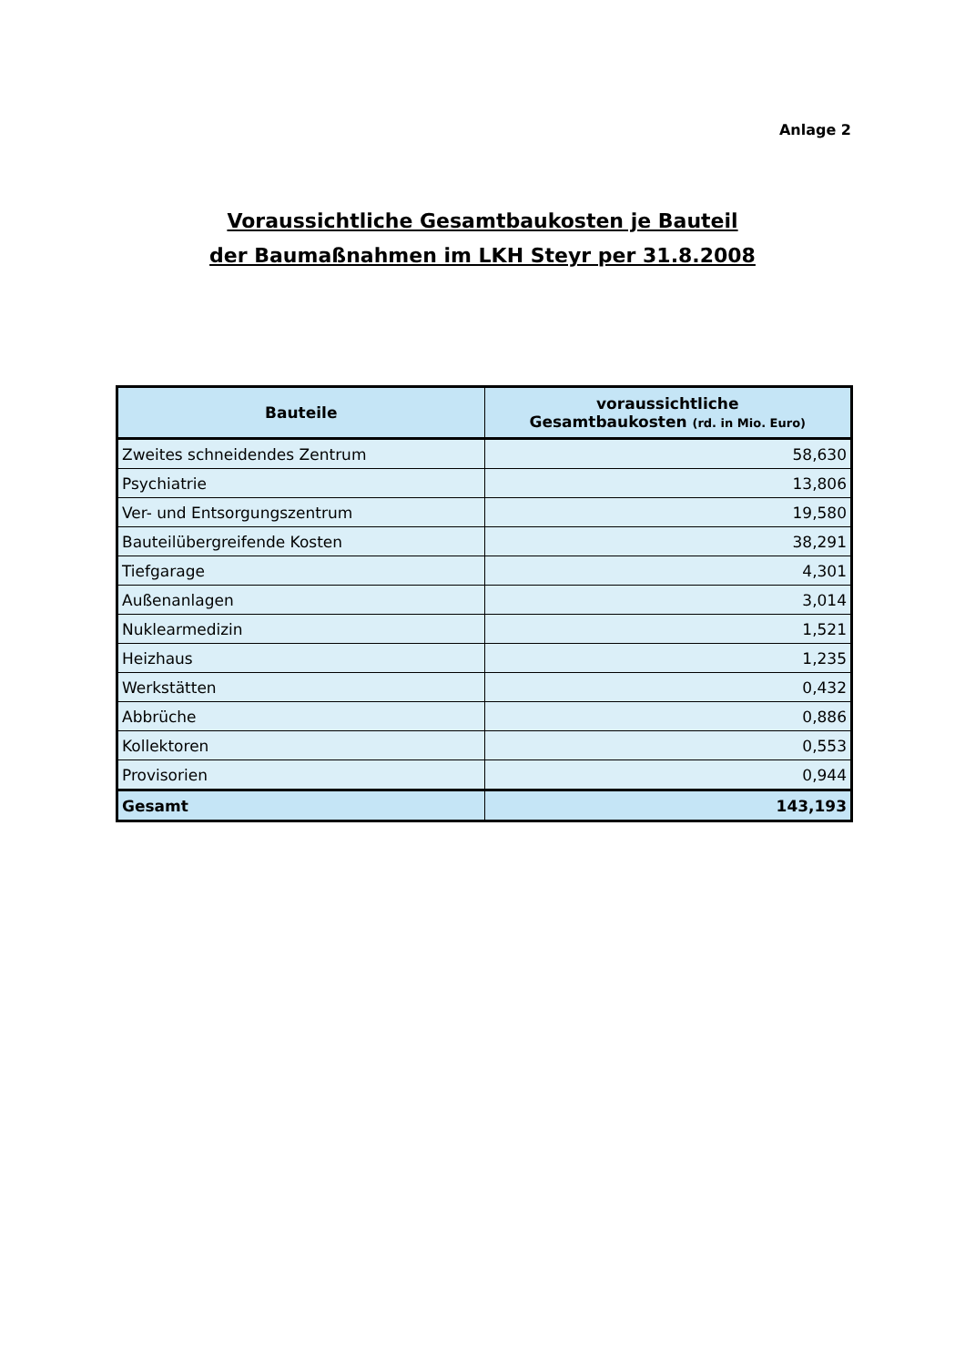Anlage 2
Voraussichtliche Gesamtbaukosten je Bauteil
der Baumaßnahmen im LKH Steyr per 31.8.2008
| Bauteile | voraussichtliche Gesamtbaukosten (rd. in Mio. Euro) |
| --- | --- |
| Zweites schneidendes Zentrum | 58,630 |
| Psychiatrie | 13,806 |
| Ver- und Entsorgungszentrum | 19,580 |
| Bauteilübergreifende Kosten | 38,291 |
| Tiefgarage | 4,301 |
| Außenanlagen | 3,014 |
| Nuklearmedizin | 1,521 |
| Heizhaus | 1,235 |
| Werkstätten | 0,432 |
| Abbrüche | 0,886 |
| Kollektoren | 0,553 |
| Provisorien | 0,944 |
| Gesamt | 143,193 |